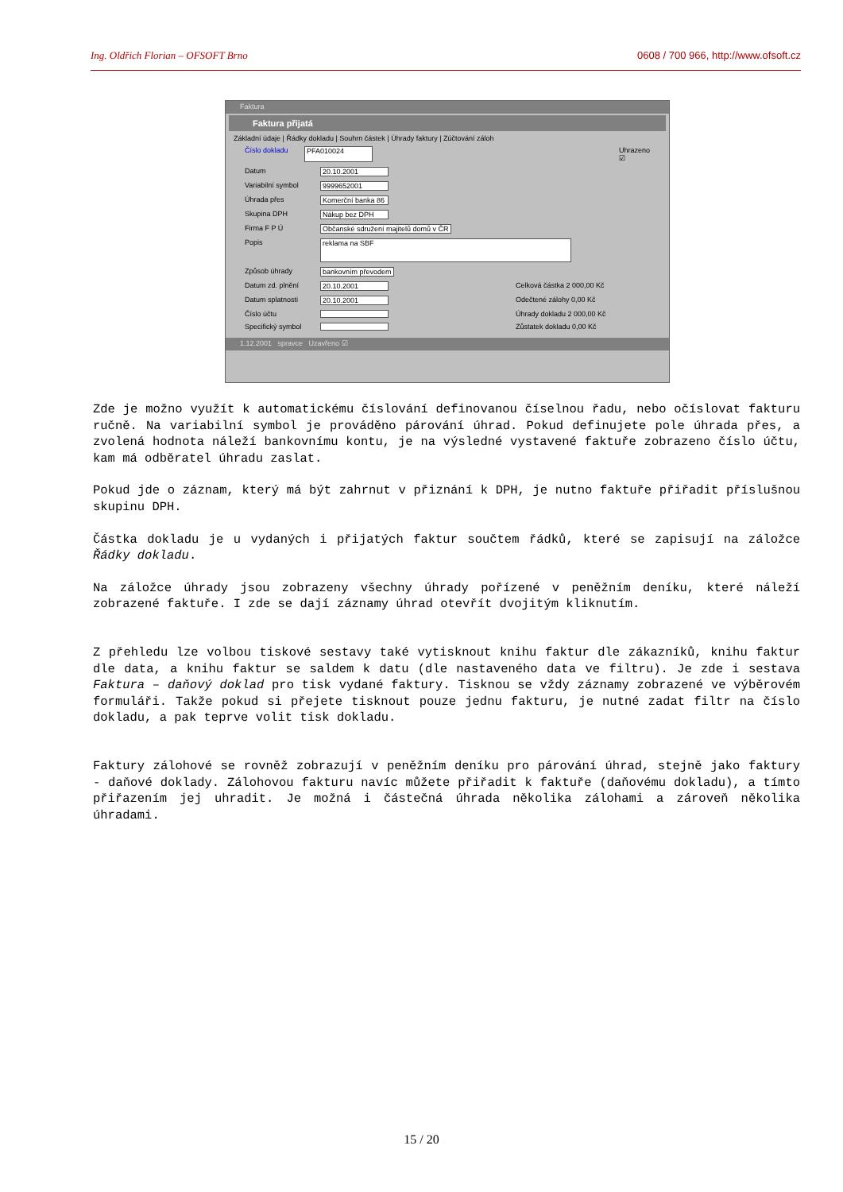Ing. Oldřich Florian – OFSOFT Brno 0608 / 700 966, http://www.ofsoft.cz
Faktura
Faktura přijatá
Základní údaje | Řádky dokladu | Souhrn částek | Úhrady faktury | Zúčtování záloh
Číslo dokladu PFA010024 Uhrazeno ☑
Datum 20.10.2001
Variabilní symbol 9999652001
Úhrada přes Komerční banka 86
Skupina DPH Nákup bez DPH
Firma F P Ú Občanské sdružení majitelů domů v ČR
Popis reklama na SBF
Způsob úhrady bankovním převodem
Datum zd. plnění 20.10.2001 Celková částka 2 000,00 Kč
Datum splatnosti 20.10.2001 Odečtené zálohy 0,00 Kč
Číslo účtu Úhrady dokladu 2 000,00 Kč
Specifický symbol Zůstatek dokladu 0,00 Kč
1.12.2001 spravce Uzavřeno ☑
Zde je možno využít k automatickému číslování definovanou číselnou řadu, nebo očíslovat fakturu ručně. Na variabilní symbol je prováděno párování úhrad. Pokud definujete pole úhrada přes, a zvolená hodnota náleží bankovnímu kontu, je na výsledné vystavené faktuře zobrazeno číslo účtu, kam má odběratel úhradu zaslat.
Pokud jde o záznam, který má být zahrnut v přiznání k DPH, je nutno faktuře přiřadit příslušnou skupinu DPH.
Částka dokladu je u vydaných i přijatých faktur součtem řádků, které se zapisují na záložce Řádky dokladu.
Na záložce úhrady jsou zobrazeny všechny úhrady pořízené v peněžním deníku, které náleží zobrazené faktuře. I zde se dají záznamy úhrad otevřít dvojitým kliknutím.
Z přehledu lze volbou tiskové sestavy také vytisknout knihu faktur dle zákazníků, knihu faktur dle data, a knihu faktur se saldem k datu (dle nastaveného data ve filtru). Je zde i sestava Faktura – daňový doklad pro tisk vydané faktury. Tisknou se vždy záznamy zobrazené ve výběrovém formuláři. Takže pokud si přejete tisknout pouze jednu fakturu, je nutné zadat filtr na číslo dokladu, a pak teprve volit tisk dokladu.
Faktury zálohové se rovněž zobrazují v peněžním deníku pro párování úhrad, stejně jako faktury - daňové doklady. Zálohovou fakturu navíc můžete přiřadit k faktuře (daňovému dokladu), a tímto přiřazením jej uhradit. Je možná i částečná úhrada několika zálohami a zároveň několika úhradami.
15 / 20